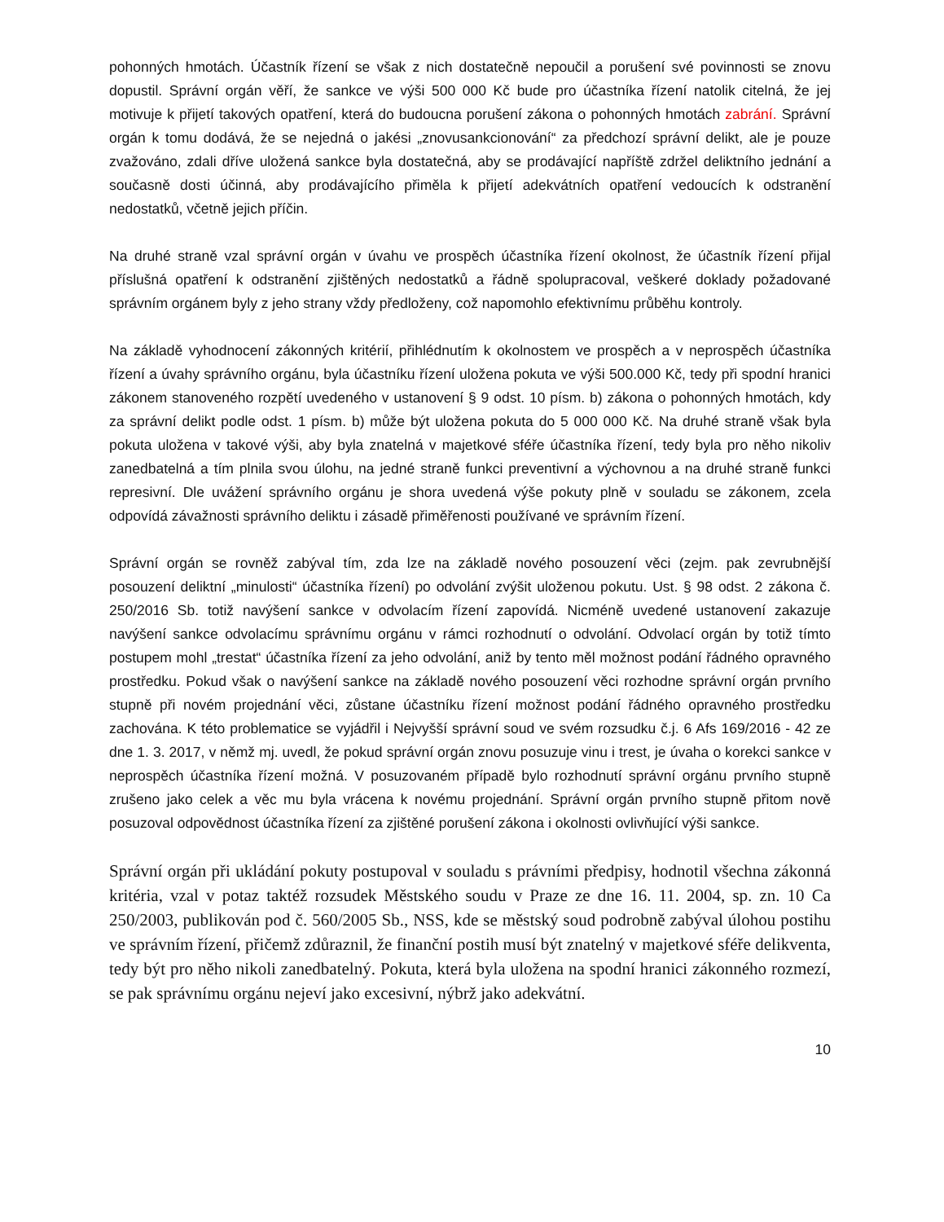pohonných hmotách. Účastník řízení se však z nich dostatečně nepoučil a porušení své povinnosti se znovu dopustil. Správní orgán věří, že sankce ve výši 500 000 Kč bude pro účastníka řízení natolik citelná, že jej motivuje k přijetí takových opatření, která do budoucna porušení zákona o pohonných hmotách zabrání. Správní orgán k tomu dodává, že se nejedná o jakési „znovusankcionování“ za předchozí správní delikt, ale je pouze zvažováno, zdali dříve uložená sankce byla dostatečná, aby se prodávající napříště zdržel deliktního jednání a současně dosti účinná, aby prodávajícího přiměla k přijetí adekvátních opatření vedoucích k odstranění nedostatků, včetně jejich příčin.
Na druhé straně vzal správní orgán v úvahu ve prospěch účastníka řízení okolnost, že účastník řízení přijal příslušná opatření k odstranění zjištěných nedostatků a řádně spolupracoval, veškeré doklady požadované správním orgánem byly z jeho strany vždy předloženy, což napomohlo efektivnímu průběhu kontroly.
Na základě vyhodnocení zákonných kritérií, přihlédnutím k okolnostem ve prospěch a v neprospěch účastníka řízení a úvahy správního orgánu, byla účastníku řízení uložena pokuta ve výši 500.000 Kč, tedy při spodní hranici zákonem stanoveného rozpětí uvedeného v ustanovení § 9 odst. 10 písm. b) zákona o pohonných hmotách, kdy za správní delikt podle odst. 1 písm. b) může být uložena pokuta do 5 000 000 Kč. Na druhé straně však byla pokuta uložena v takové výši, aby byla znatelná v majetkové sféře účastníka řízení, tedy byla pro něho nikoliv zanedbatelná a tím plnila svou úlohu, na jedné straně funkci preventivní a výchovnou a na druhé straně funkci represivní. Dle uvážení správního orgánu je shora uvedená výše pokuty plně v souladu se zákonem, zcela odpovídá závažnosti správního deliktu i zásadě přiměřenosti používané ve správním řízení.
Správní orgán se rovněž zabýval tím, zda lze na základě nového posouzení věci (zejm. pak zevrubnější posouzení deliktní „minulosti“ účastníka řízení) po odvolání zvýšit uloženou pokutu. Ust. § 98 odst. 2 zákona č. 250/2016 Sb. totiž navýšení sankce v odvolacím řízení zapovídá. Nicméně uvedené ustanovení zakazuje navýšení sankce odvolacímu správnímu orgánu v rámci rozhodnutí o odvolání. Odvolací orgán by totiž tímto postupem mohl „trestat“ účastníka řízení za jeho odvolání, aniž by tento měl možnost podání řádného opravného prostředku. Pokud však o navýšení sankce na základě nového posouzení věci rozhodne správní orgán prvního stupně při novém projednání věci, zůstane účastníku řízení možnost podání řádného opravného prostředku zachována. K této problematice se vyjádřil i Nejvyšší správní soud ve svém rozsudku č.j. 6 Afs 169/2016 - 42 ze dne 1. 3. 2017, v němž mj. uvedl, že pokud správní orgán znovu posuzuje vinu i trest, je úvaha o korekci sankce v neprospěch účastníka řízení možná. V posuzovaném případě bylo rozhodnutí správní orgánu prvního stupně zrušeno jako celek a věc mu byla vrácena k novému projednání. Správní orgán prvního stupně přitom nově posuzoval odpovědnost účastníka řízení za zjištěné porušení zákona i okolnosti ovlivňující výši sankce.
Správní orgán při ukládání pokuty postupoval v souladu s právními předpisy, hodnotil všechna zákonná kritéria, vzal v potaz taktéž rozsudek Městského soudu v Praze ze dne 16. 11. 2004, sp. zn. 10 Ca 250/2003, publikován pod č. 560/2005 Sb., NSS, kde se městský soud podrobně zabýval úlohou postihu ve správním řízení, přičemž zdůraznil, že finanční postih musí být znatelný v majetkové sféře delikventa, tedy být pro něho nikoli zanedbatelný. Pokuta, která byla uložena na spodní hranici zákonného rozmezí, se pak správnímu orgánu nejeví jako excesivní, nýbrž jako adekvátní.
10